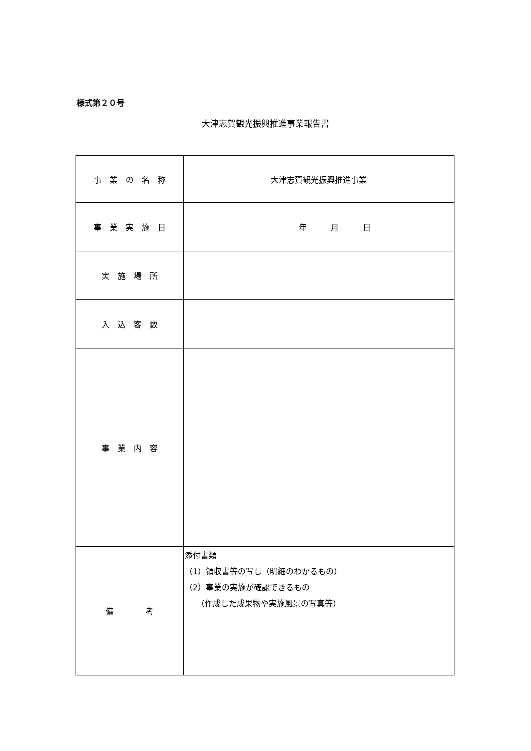様式第２０号
大津志賀観光振興推進事業報告書
| 事 業 の 名 称 | 大津志賀観光振興推進事業 |
| 事 業 実 施 日 | 年 月 日 |
| 実 施 場 所 | |
| 入 込 客 数 | |
| 事 業 内 容 | |
| 備 考 | 添付書類 （1）領収書等の写し（明細のわかるもの） （2）事業の実施が確認できるもの （作成した成果物や実施風景の写真等） |